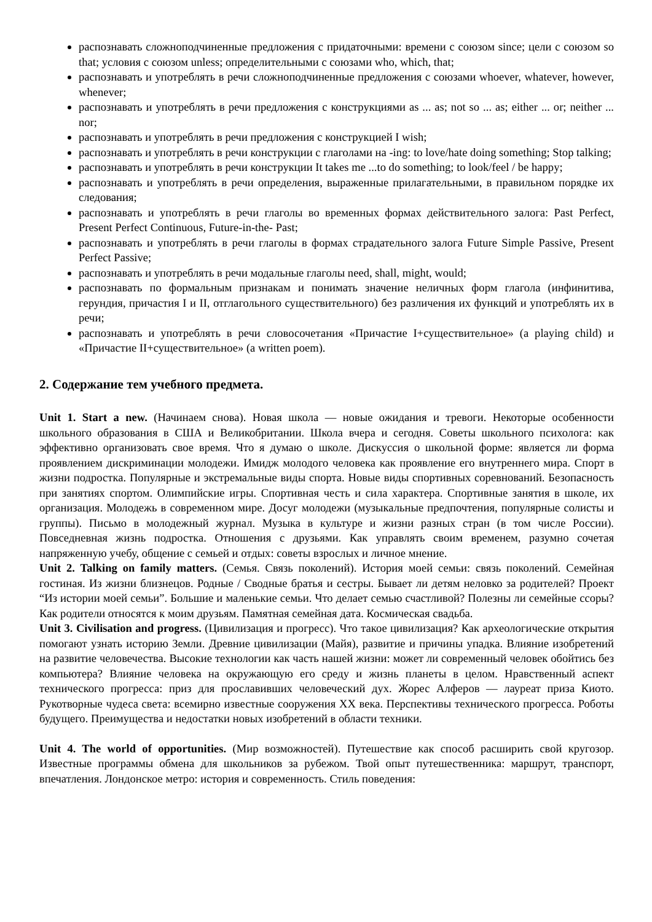распознавать сложноподчиненные предложения с придаточными: времени с союзом since; цели с союзом so that; условия с союзом unless; определительными с союзами who, which, that;
распознавать и употреблять в речи сложноподчиненные предложения с союзами whoever, whatever, however, whenever;
распознавать и употреблять в речи предложения с конструкциями as ... as; not so ... as; either ... or; neither ... nor;
распознавать и употреблять в речи предложения с конструкцией I wish;
распознавать и употреблять в речи конструкции с глаголами на -ing: to love/hate doing something; Stop talking;
распознавать и употреблять в речи конструкции It takes me ...to do something; to look/feel / be happy;
распознавать и употреблять в речи определения, выраженные прилагательными, в правильном порядке их следования;
распознавать и употреблять в речи глаголы во временных формах действительного залога: Past Perfect, Present Perfect Continuous, Future-in-the- Past;
распознавать и употреблять в речи глаголы в формах страдательного залога Future Simple Passive, Present Perfect Passive;
распознавать и употреблять в речи модальные глаголы need, shall, might, would;
распознавать по формальным признакам и понимать значение неличных форм глагола (инфинитива, герундия, причастия I и II, отглагольного существительного) без различения их функций и употреблять их в речи;
распознавать и употреблять в речи словосочетания «Причастие I+существительное» (a playing child) и «Причастие II+существительное» (a written poem).
2. Содержание тем учебного предмета.
Unit 1. Start a new. (Начинаем снова). Новая школа — новые ожидания и тревоги. Некоторые особенности школьного образования в США и Великобритании. Школа вчера и сегодня. Советы школьного психолога: как эффективно организовать свое время. Что я думаю о школе. Дискуссия о школьной форме: является ли форма проявлением дискриминации молодежи. Имидж молодого человека как проявление его внутреннего мира. Спорт в жизни подростка. Популярные и экстремальные виды спорта. Новые виды спортивных соревнований. Безопасность при занятиях спортом. Олимпийские игры. Спортивная честь и сила характера. Спортивные занятия в школе, их организация. Молодежь в современном мире. Досуг молодежи (музыкальные предпочтения, популярные солисты и группы). Письмо в молодежный журнал. Музыка в культуре и жизни разных стран (в том числе России). Повседневная жизнь подростка. Отношения с друзьями. Как управлять своим временем, разумно сочетая напряженную учебу, общение с семьей и отдых: советы взрослых и личное мнение.
Unit 2. Talking on family matters. (Семья. Связь поколений). История моей семьи: связь поколений. Семейная гостиная. Из жизни близнецов. Родные / Сводные братья и сестры. Бывает ли детям неловко за родителей? Проект “Из истории моей семьи”. Большие и маленькие семьи. Что делает семью счастливой? Полезны ли семейные ссоры? Как родители относятся к моим друзьям. Памятная семейная дата. Космическая свадьба.
Unit 3. Civilisation and progress. (Цивилизация и прогресс). Что такое цивилизация? Как археологические открытия помогают узнать историю Земли. Древние цивилизации (Майя), развитие и причины упадка. Влияние изобретений на развитие человечества. Высокие технологии как часть нашей жизни: может ли современный человек обойтись без компьютера? Влияние человека на окружающую его среду и жизнь планеты в целом. Нравственный аспект технического прогресса: приз для прославивших человеческий дух. Жорес Алферов — лауреат приза Киото. Рукотворные чудеса света: всемирно известные сооружения XX века. Перспективы технического прогресса. Роботы будущего. Преимущества и недостатки новых изобретений в области техники.
Unit 4. The world of opportunities. (Мир возможностей). Путешествие как способ расширить свой кругозор. Известные программы обмена для школьников за рубежом. Твой опыт путешественника: маршрут, транспорт, впечатления. Лондонское метро: история и современность. Стиль поведения: